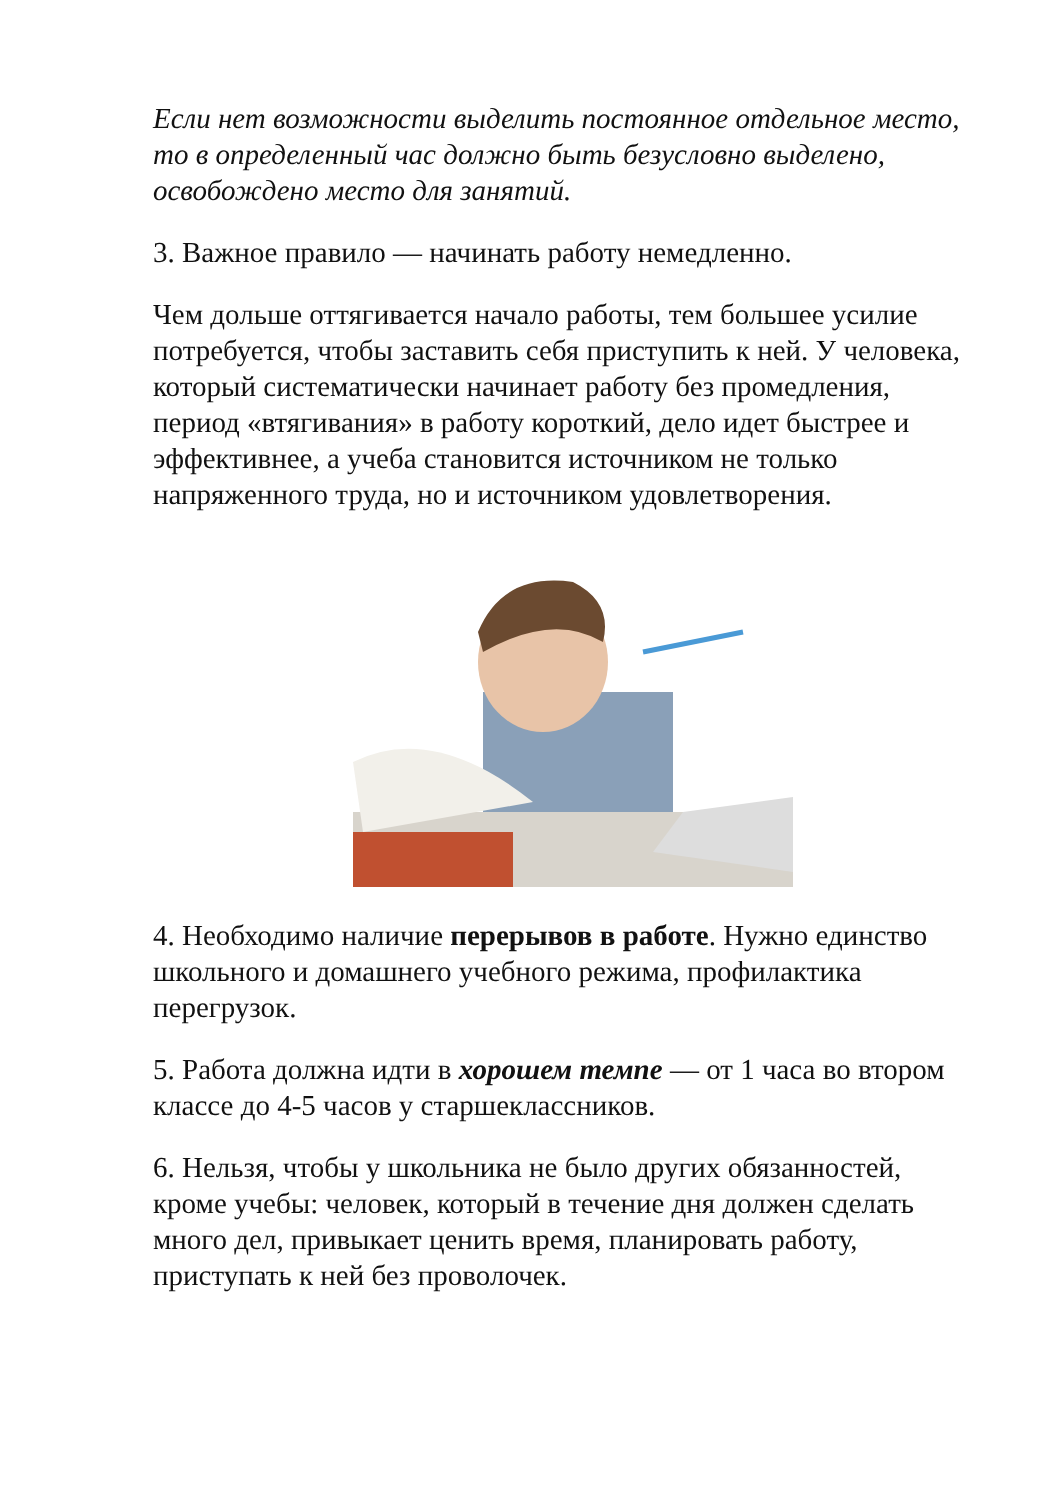Если нет возможности выделить постоянное отдельное место, то в определенный час должно быть безусловно выделено, освобождено место для занятий.
3. Важное правило — начинать работу немедленно.
Чем дольше оттягивается начало работы, тем большее усилие потребуется, чтобы заставить себя приступить к ней. У человека, который систематически начинает работу без промедления, период «втягивания» в работу короткий, дело идет быстрее и эффективнее, а учеба становится источником не только напряженного труда, но и источником удовлетворения.
4. Необходимо наличие перерывов в работе. Нужно единство школьного и домашнего учебного режима, профилактика перегрузок.
5. Работа должна идти в хорошем темпе — от 1 часа во втором классе до 4-5 часов у старшеклассников.
6. Нельзя, чтобы у школьника не было других обязанностей, кроме учебы: человек, который в течение дня должен сделать много дел, привыкает ценить время, планировать работу, приступать к ней без проволочек.